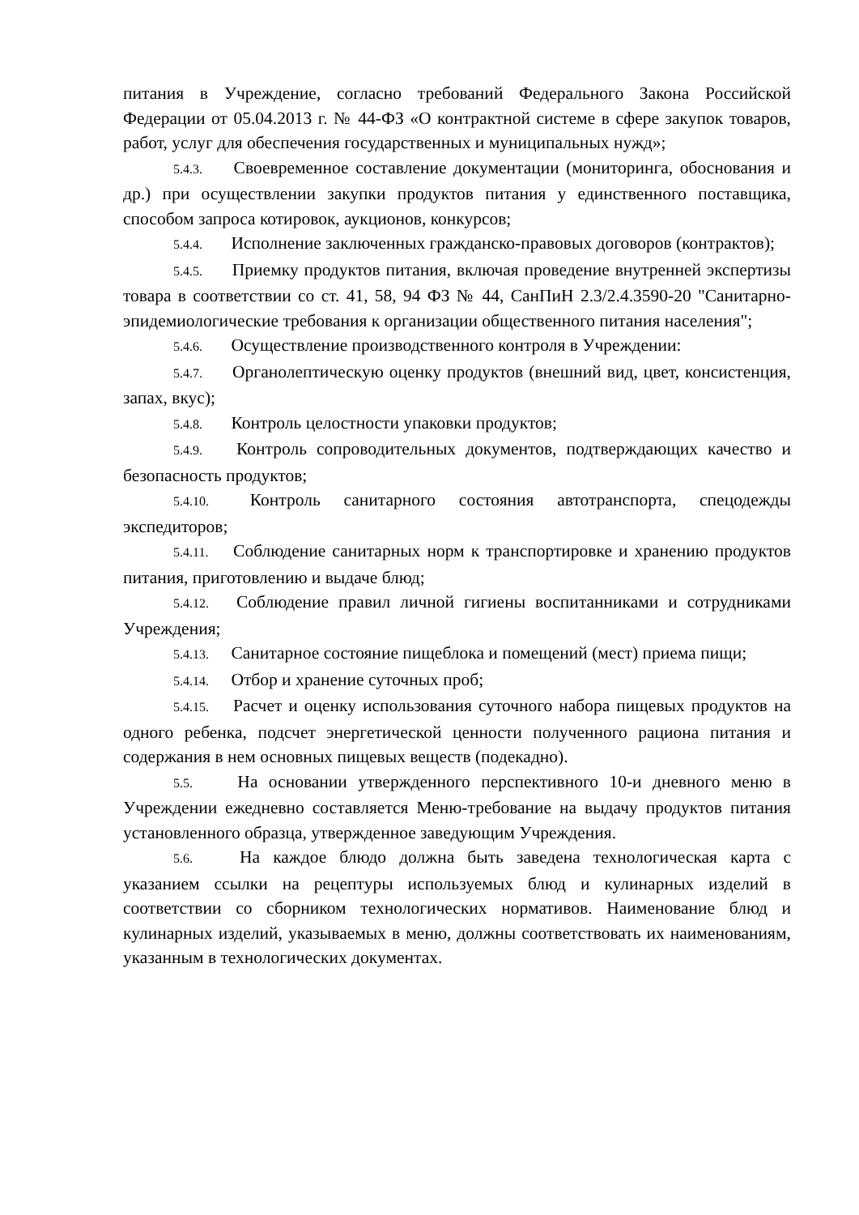питания в Учреждение, согласно требований Федерального Закона Российской Федерации от 05.04.2013 г. № 44-ФЗ «О контрактной системе в сфере закупок товаров, работ, услуг для обеспечения государственных и муниципальных нужд»;
5.4.3. Своевременное составление документации (мониторинга, обоснования и др.) при осуществлении закупки продуктов питания у единственного поставщика, способом запроса котировок, аукционов, конкурсов;
5.4.4. Исполнение заключенных гражданско-правовых договоров (контрактов);
5.4.5. Приемку продуктов питания, включая проведение внутренней экспертизы товара в соответствии со ст. 41, 58, 94 ФЗ № 44, СанПиН 2.3/2.4.3590-20 "Санитарно- эпидемиологические требования к организации общественного питания населения";
5.4.6. Осуществление производственного контроля в Учреждении:
5.4.7. Органолептическую оценку продуктов (внешний вид, цвет, консистенция, запах, вкус);
5.4.8. Контроль целостности упаковки продуктов;
5.4.9. Контроль сопроводительных документов, подтверждающих качество и безопасность продуктов;
5.4.10. Контроль санитарного состояния автотранспорта, спецодежды экспедиторов;
5.4.11. Соблюдение санитарных норм к транспортировке и хранению продуктов питания, приготовлению и выдаче блюд;
5.4.12. Соблюдение правил личной гигиены воспитанниками и сотрудниками Учреждения;
5.4.13. Санитарное состояние пищеблока и помещений (мест) приема пищи;
5.4.14. Отбор и хранение суточных проб;
5.4.15. Расчет и оценку использования суточного набора пищевых продуктов на одного ребенка, подсчет энергетической ценности полученного рациона питания и содержания в нем основных пищевых веществ (подекадно).
5.5. На основании утвержденного перспективного 10-и дневного меню в Учреждении ежедневно составляется Меню-требование на выдачу продуктов питания установленного образца, утвержденное заведующим Учреждения.
5.6. На каждое блюдо должна быть заведена технологическая карта с указанием ссылки на рецептуры используемых блюд и кулинарных изделий в соответствии со сборником технологических нормативов. Наименование блюд и кулинарных изделий, указываемых в меню, должны соответствовать их наименованиям, указанным в технологических документах.